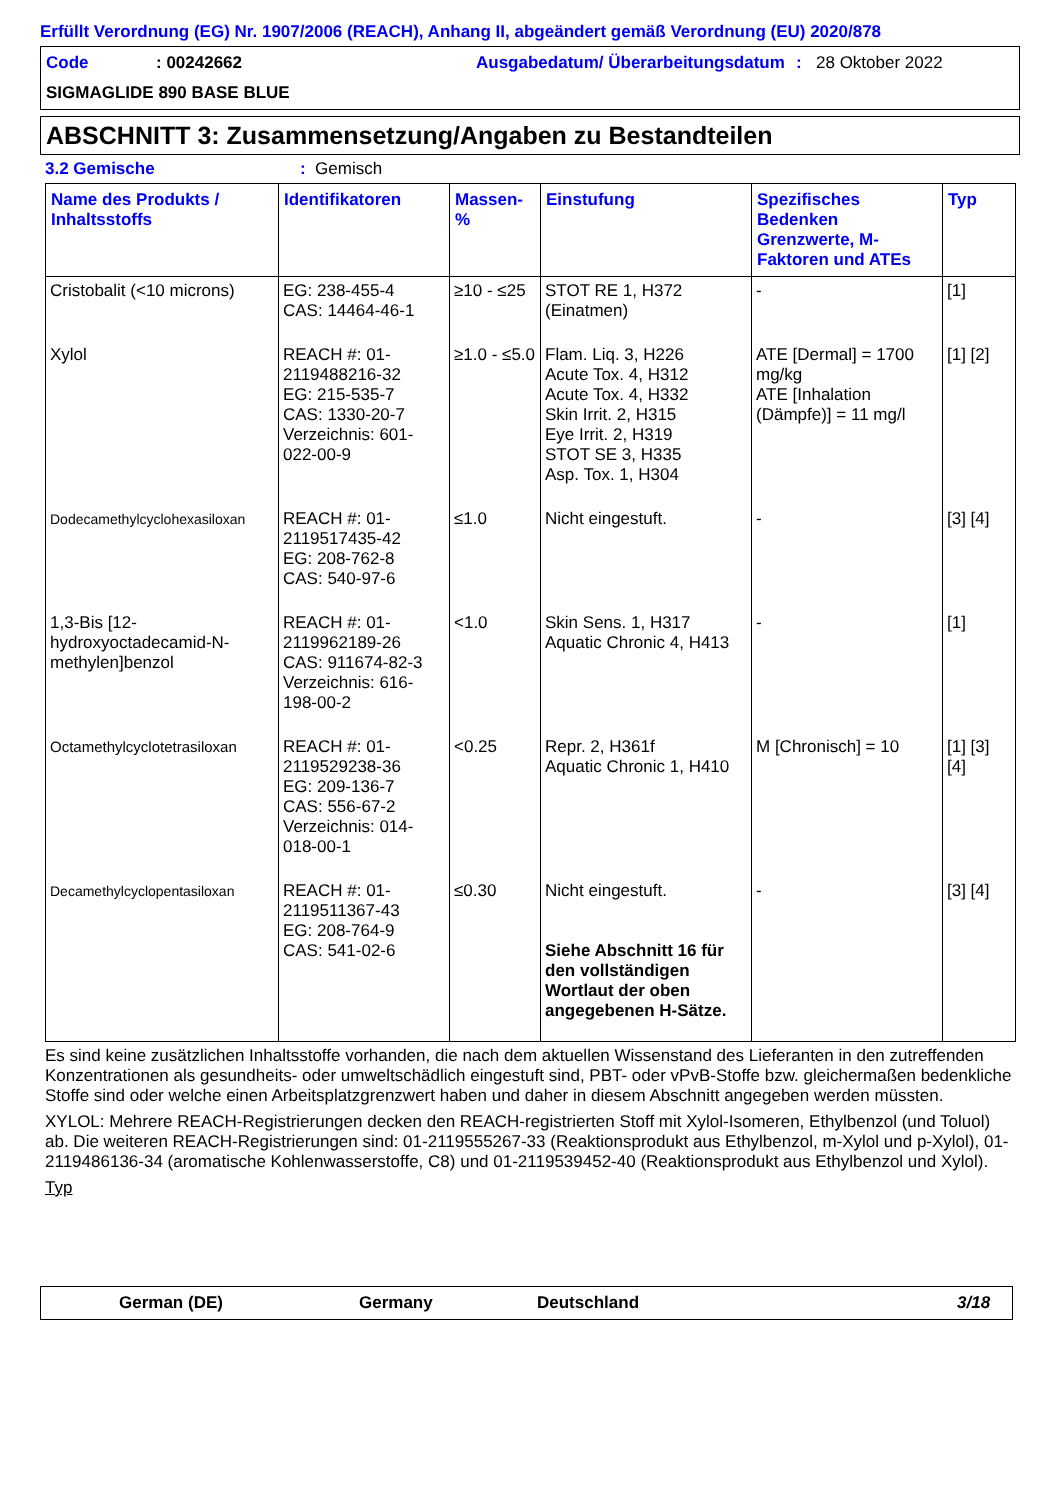Erfüllt Verordnung (EG) Nr. 1907/2006 (REACH), Anhang II, abgeändert gemäß Verordnung (EU) 2020/878
Code
: 00242662
Ausgabedatum/ Überarbeitungsdatum
:
28 Oktober 2022
SIGMAGLIDE 890 BASE BLUE
ABSCHNITT 3: Zusammensetzung/Angaben zu Bestandteilen
3.2 Gemische: Gemisch
| Name des Produkts / Inhaltsstoffs | Identifikatoren | Massen-% | Einstufung | Spezifisches Bedenken Grenzwerte, M-Faktoren und ATEs | Typ |
| --- | --- | --- | --- | --- | --- |
| Cristobalit (<10 microns) | EG: 238-455-4 CAS: 14464-46-1 | ≥10 - ≤25 | STOT RE 1, H372 (Einatmen) | - | [1] |
| Xylol | REACH #: 01-2119488216-32 EG: 215-535-7 CAS: 1330-20-7 Verzeichnis: 601-022-00-9 | ≥1.0 - ≤5.0 | Flam. Liq. 3, H226 Acute Tox. 4, H312 Acute Tox. 4, H332 Skin Irrit. 2, H315 Eye Irrit. 2, H319 STOT SE 3, H335 Asp. Tox. 1, H304 | ATE [Dermal] = 1700 mg/kg ATE [Inhalation (Dämpfe)] = 11 mg/l | [1] [2] |
| Dodecamethylcyclohexasiloxan | REACH #: 01-2119517435-42 EG: 208-762-8 CAS: 540-97-6 | ≤1.0 | Nicht eingestuft. | - | [3] [4] |
| 1,3-Bis [12-hydroxyoctadecamid-N-methylen]benzol | REACH #: 01-2119962189-26 CAS: 911674-82-3 Verzeichnis: 616-198-00-2 | <1.0 | Skin Sens. 1, H317 Aquatic Chronic 4, H413 | - | [1] |
| Octamethylcyclotetrasiloxan | REACH #: 01-2119529238-36 EG: 209-136-7 CAS: 556-67-2 Verzeichnis: 014-018-00-1 | <0.25 | Repr. 2, H361f Aquatic Chronic 1, H410 | M [Chronisch] = 10 | [1] [3] [4] |
| Decamethylcyclopentasiloxan | REACH #: 01-2119511367-43 EG: 208-764-9 CAS: 541-02-6 | ≤0.30 | Nicht eingestuft. Siehe Abschnitt 16 für den vollständigen Wortlaut der oben angegebenen H-Sätze. | - | [3] [4] |
Es sind keine zusätzlichen Inhaltsstoffe vorhanden, die nach dem aktuellen Wissenstand des Lieferanten in den zutreffenden Konzentrationen als gesundheits- oder umweltschädlich eingestuft sind, PBT- oder vPvB-Stoffe bzw. gleichermaßen bedenkliche Stoffe sind oder welche einen Arbeitsplatzgrenzwert haben und daher in diesem Abschnitt angegeben werden müssten.
XYLOL: Mehrere REACH-Registrierungen decken den REACH-registrierten Stoff mit Xylol-Isomeren, Ethylbenzol (und Toluol) ab. Die weiteren REACH-Registrierungen sind: 01-2119555267-33 (Reaktionsprodukt aus Ethylbenzol, m-Xylol und p-Xylol), 01-2119486136-34 (aromatische Kohlenwasserstoffe, C8) und 01-2119539452-40 (Reaktionsprodukt aus Ethylbenzol und Xylol).
Typ
German (DE) Germany Deutschland 3/18